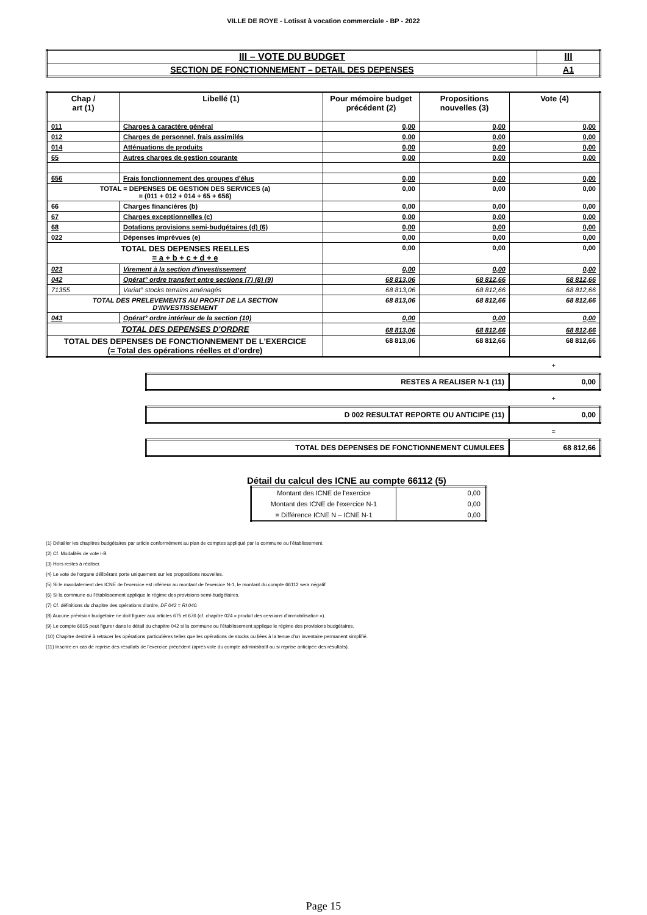VILLE DE ROYE - Lotisst à vocation commerciale - BP - 2022
| III – VOTE DU BUDGET | III |
| SECTION DE FONCTIONNEMENT – DETAIL DES DEPENSES | A1 |
| Chap / art (1) | Libellé (1) | Pour mémoire budget précédent (2) | Propositions nouvelles (3) | Vote (4) |
| --- | --- | --- | --- | --- |
| 011 | Charges à caractère général | 0,00 | 0,00 | 0,00 |
| 012 | Charges de personnel, frais assimilés | 0,00 | 0,00 | 0,00 |
| 014 | Atténuations de produits | 0,00 | 0,00 | 0,00 |
| 65 | Autres charges de gestion courante | 0,00 | 0,00 | 0,00 |
| 656 | Frais fonctionnement des groupes d'élus | 0,00 | 0,00 | 0,00 |
| TOTAL = DEPENSES DE GESTION DES SERVICES (a) = (011 + 012 + 014 + 65 + 656) | | 0,00 | 0,00 | 0,00 |
| 66 | Charges financières (b) | 0,00 | 0,00 | 0,00 |
| 67 | Charges exceptionnelles (c) | 0,00 | 0,00 | 0,00 |
| 68 | Dotations provisions semi-budgétaires (d) (6) | 0,00 | 0,00 | 0,00 |
| 022 | Dépenses imprévues (e) | 0,00 | 0,00 | 0,00 |
| TOTAL DES DEPENSES REELLES = a + b + c + d + e | | 0,00 | 0,00 | 0,00 |
| 023 | Virement à la section d'investissement | 0,00 | 0,00 | 0,00 |
| 042 | Opérat° ordre transfert entre sections (7) (8) (9) | 68 813,06 | 68 812,66 | 68 812,66 |
| 71355 | Variat° stocks terrains aménagés | 68 813,06 | 68 812,66 | 68 812,66 |
| TOTAL DES PRELEVEMENTS AU PROFIT DE LA SECTION D'INVESTISSEMENT | | 68 813,06 | 68 812,66 | 68 812,66 |
| 043 | Opérat° ordre intérieur de la section (10) | 0,00 | 0,00 | 0,00 |
| TOTAL DES DEPENSES D'ORDRE | | 68 813,06 | 68 812,66 | 68 812,66 |
| TOTAL DES DEPENSES DE FONCTIONNEMENT DE L'EXERCICE (= Total des opérations réelles et d'ordre) | | 68 813,06 | 68 812,66 | 68 812,66 |
+
| RESTES A REALISER N-1 (11) | 0,00 |
+
| D 002 RESULTAT REPORTE OU ANTICIPE (11) | 0,00 |
=
| TOTAL DES DEPENSES DE FONCTIONNEMENT CUMULEES | 68 812,66 |
Détail du calcul des ICNE au compte 66112 (5)
| Montant des ICNE de l'exercice | 0,00 |
| Montant des ICNE de l'exercice N-1 | 0,00 |
| = Différence ICNE N – ICNE N-1 | 0,00 |
(1) Détailler les chapitres budgétaires par article conformément au plan de comptes appliqué par la commune ou l'établissement.
(2) Cf. Modalités de vote I-B.
(3) Hors restes à réaliser.
(4) Le vote de l'organe délibérant porte uniquement sur les propositions nouvelles.
(5) Si le mandatement des ICNE de l'exercice est inférieur au montant de l'exercice N-1, le montant du compte 66112 sera négatif.
(6) Si la commune ou l'établissement applique le régime des provisions semi-budgétaires.
(7) Cf. définitions du chapitre des opérations d'ordre, DF 042 = RI 040.
(8) Aucune prévision budgétaire ne doit figurer aux articles 675 et 676 (cf. chapitre 024 « produit des cessions d'immobilisation »).
(9) Le compte 6815 peut figurer dans le détail du chapitre 042 si la commune ou l'établissement applique le régime des provisions budgétaires.
(10) Chapitre destiné à retracer les opérations particulières telles que les opérations de stocks ou liées à la tenue d'un inventaire permanent simplifié.
(11) Inscrire en cas de reprise des résultats de l'exercice précédent (après vote du compte administratif ou si reprise anticipée des résultats).
Page 15